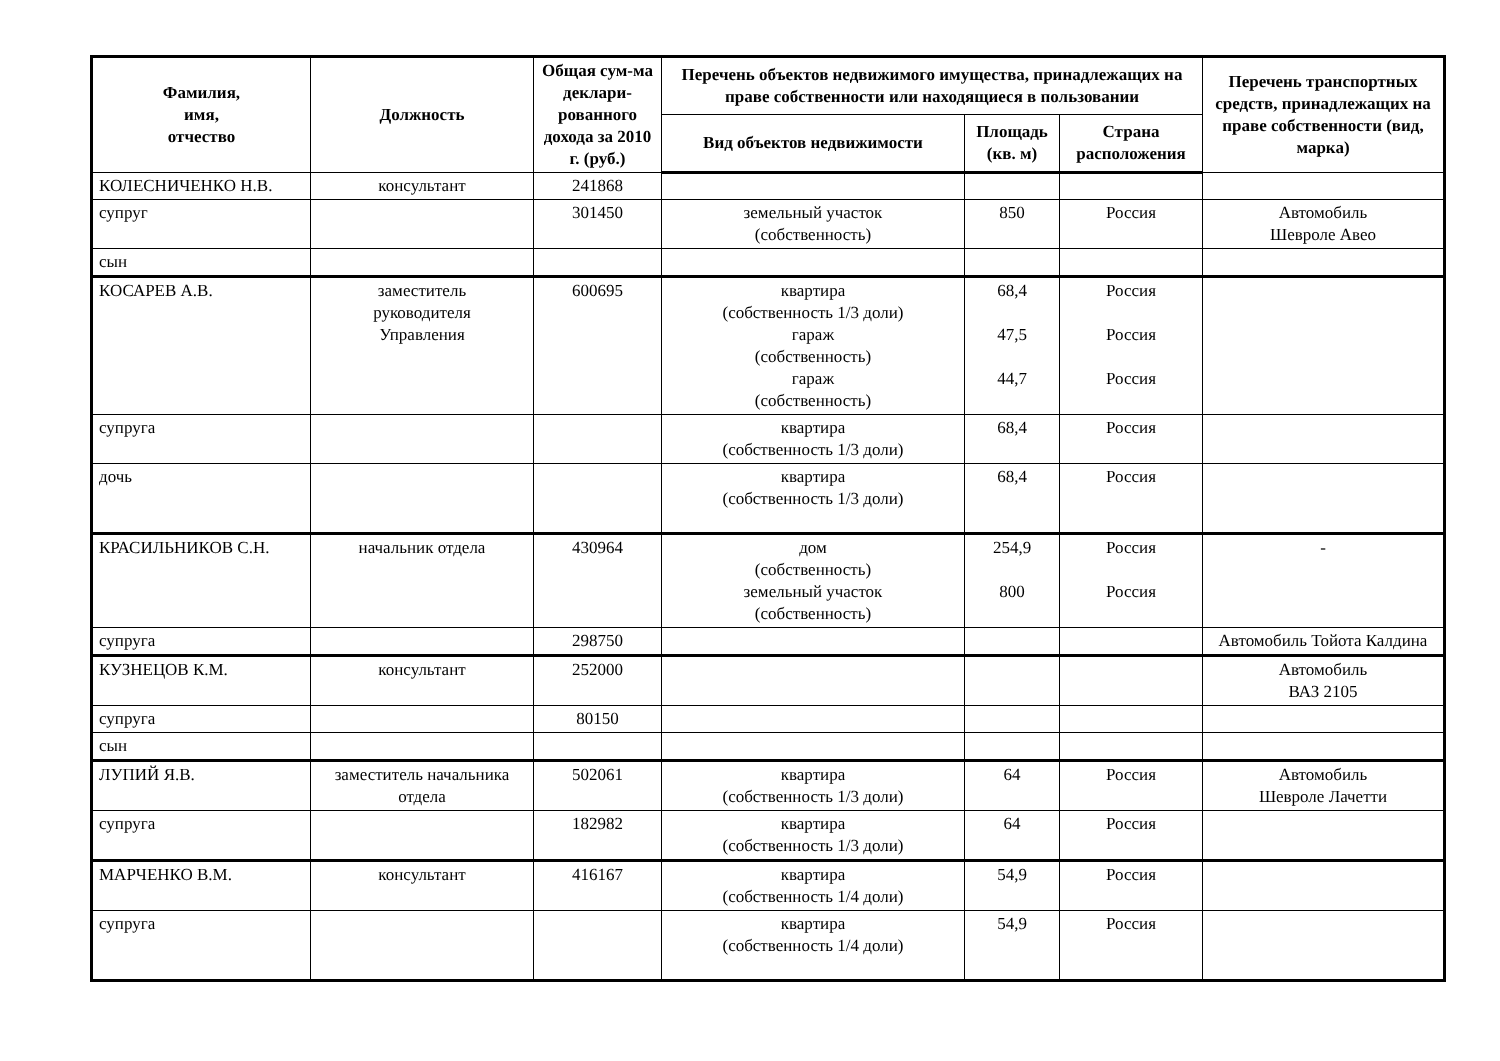| Фамилия, имя, отчество | Должность | Общая сум-ма деклари-рованного дохода за 2010 г. (руб.) | Перечень объектов недвижимого имущества, принадлежащих на праве собственности или находящиеся в пользовании | | | Перечень транспортных средств, принадлежащих на праве собственности (вид, марка) |
| --- | --- | --- | --- | --- | --- | --- |
| | | | Вид объектов недвижимости | Площадь (кв. м) | Страна расположения | |
| КОЛЕСНИЧЕНКО Н.В. | консультант | 241868 | | | | |
| супруг | | 301450 | земельный участок (собственность) | 850 | Россия | Автомобиль Шевроле Авео |
| сын | | | | | | |
| КОСАРЕВ А.В. | заместитель руководителя Управления | 600695 | квартира (собственность 1/3 доли) гараж (собственность) гараж (собственность) | 68,4 47,5 44,7 | Россия Россия Россия | |
| супруга | | | квартира (собственность 1/3 доли) | 68,4 | Россия | |
| дочь | | | квартира (собственность 1/3 доли) | 68,4 | Россия | |
| КРАСИЛЬНИКОВ С.Н. | начальник отдела | 430964 | дом (собственность) земельный участок (собственность) | 254,9 800 | Россия Россия | - |
| супруга | | 298750 | | | | Автомобиль Тойота Калдина |
| КУЗНЕЦОВ К.М. | консультант | 252000 | | | | Автомобиль ВАЗ 2105 |
| супруга | | 80150 | | | | |
| сын | | | | | | |
| ЛУПИЙ Я.В. | заместитель начальника отдела | 502061 | квартира (собственность 1/3 доли) | 64 | Россия | Автомобиль Шевроле Лачетти |
| супруга | | 182982 | квартира (собственность 1/3 доли) | 64 | Россия | |
| МАРЧЕНКО В.М. | консультант | 416167 | квартира (собственность 1/4 доли) | 54,9 | Россия | |
| супруга | | | квартира (собственность 1/4 доли) | 54,9 | Россия | |